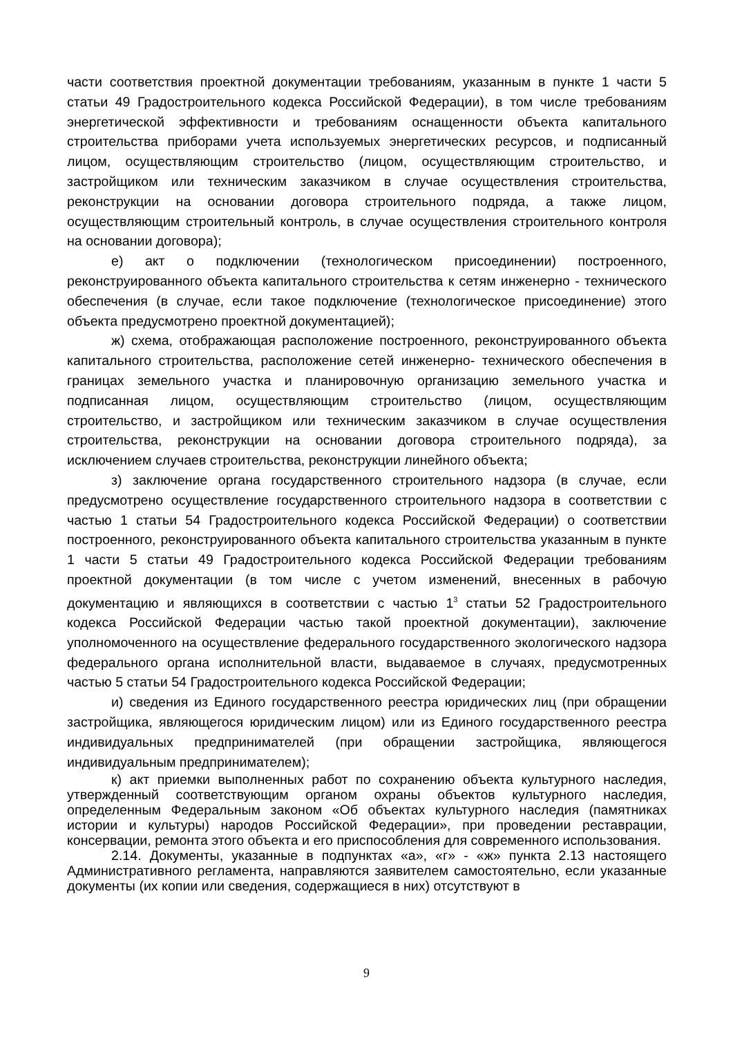части соответствия проектной документации требованиям, указанным в пункте 1 части 5 статьи 49 Градостроительного кодекса Российской Федерации), в том числе требованиям энергетической эффективности и требованиям оснащенности объекта капитального строительства приборами учета используемых энергетических ресурсов, и подписанный лицом, осуществляющим строительство (лицом, осуществляющим строительство, и застройщиком или техническим заказчиком в случае осуществления строительства, реконструкции на основании договора строительного подряда, а также лицом, осуществляющим строительный контроль, в случае осуществления строительного контроля на основании договора);
е) акт о подключении (технологическом присоединении) построенного, реконструированного объекта капитального строительства к сетям инженерно - технического обеспечения (в случае, если такое подключение (технологическое присоединение) этого объекта предусмотрено проектной документацией);
ж) схема, отображающая расположение построенного, реконструированного объекта капитального строительства, расположение сетей инженерно- технического обеспечения в границах земельного участка и планировочную организацию земельного участка и подписанная лицом, осуществляющим строительство (лицом, осуществляющим строительство, и застройщиком или техническим заказчиком в случае осуществления строительства, реконструкции на основании договора строительного подряда), за исключением случаев строительства, реконструкции линейного объекта;
з) заключение органа государственного строительного надзора (в случае, если предусмотрено осуществление государственного строительного надзора в соответствии с частью 1 статьи 54 Градостроительного кодекса Российской Федерации) о соответствии построенного, реконструированного объекта капитального строительства указанным в пункте 1 части 5 статьи 49 Градостроительного кодекса Российской Федерации требованиям проектной документации (в том числе с учетом изменений, внесенных в рабочую документацию и являющихся в соответствии с частью 1<sup>3</sup> статьи 52 Градостроительного кодекса Российской Федерации частью такой проектной документации), заключение уполномоченного на осуществление федерального государственного экологического надзора федерального органа исполнительной власти, выдаваемое в случаях, предусмотренных частью 5 статьи 54 Градостроительного кодекса Российской Федерации;
и) сведения из Единого государственного реестра юридических лиц (при обращении застройщика, являющегося юридическим лицом) или из Единого государственного реестра индивидуальных предпринимателей (при обращении застройщика, являющегося индивидуальным предпринимателем);
к) акт приемки выполненных работ по сохранению объекта культурного наследия, утвержденный соответствующим органом охраны объектов культурного наследия, определенным Федеральным законом «Об объектах культурного наследия (памятниках истории и культуры) народов Российской Федерации», при проведении реставрации, консервации, ремонта этого объекта и его приспособления для современного использования.
2.14. Документы, указанные в подпунктах «а», «г» - «ж» пункта 2.13 настоящего Административного регламента, направляются заявителем самостоятельно, если указанные документы (их копии или сведения, содержащиеся в них) отсутствуют в
9